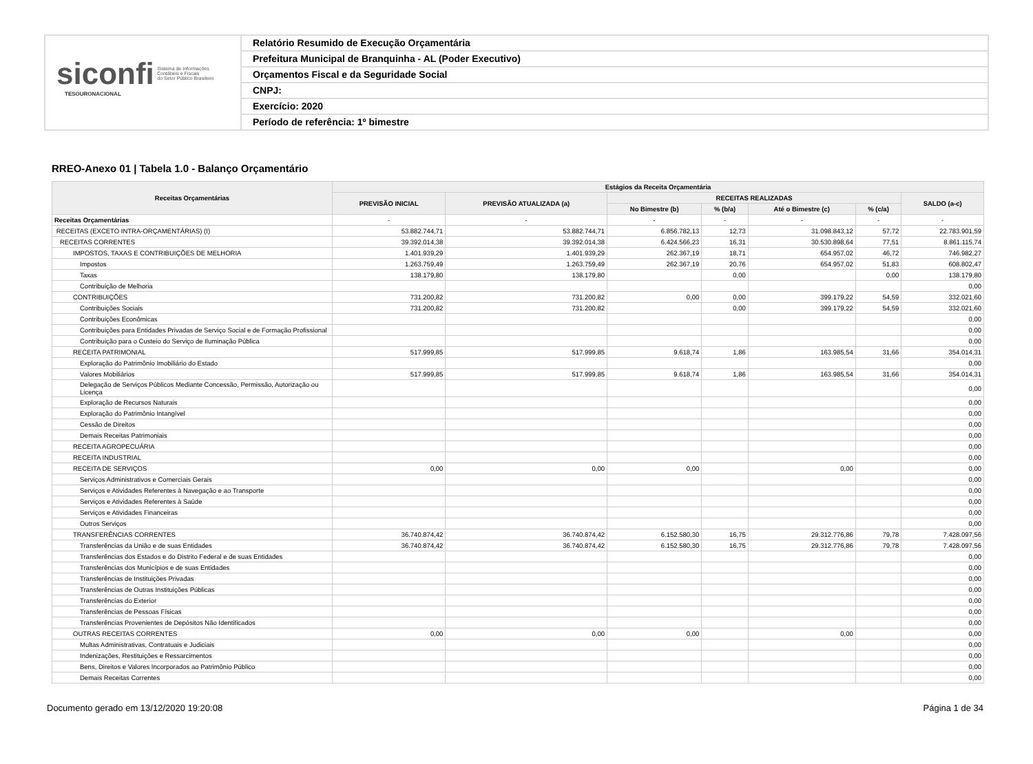siconfi Sistema de Informações
Contábeis e Fiscais
do Setor Público Brasileiro
TESOURONACIONAL
Relatório Resumido de Execução Orçamentária
Prefeitura Municipal de Branquinha - AL (Poder Executivo)
Orçamentos Fiscal e da Seguridade Social
CNPJ:
Exercício: 2020
Período de referência: 1º bimestre
RREO-Anexo 01 | Tabela 1.0 - Balanço Orçamentário
| Receitas Orçamentárias | Estágios da Receita Orçamentária | | | | | | |
| --- | --- | --- | --- | --- | --- | --- | --- |
| | PREVISÃO INICIAL | PREVISÃO ATUALIZADA (a) | RECEITAS REALIZADAS | | | | SALDO (a-c) |
| | | | No Bimestre (b) | % (b/a) | Até o Bimestre (c) | % (c/a) | |
| Receitas Orçamentárias | - | - | - | - | - | - | - |
| RECEITAS (EXCETO INTRA-ORÇAMENTÁRIAS) (I) | 53.882.744,71 | 53.882.744,71 | 6.856.782,13 | 12,73 | 31.098.843,12 | 57,72 | 22.783.901,59 |
| RECEITAS CORRENTES | 39.392.014,38 | 39.392.014,38 | 6.424.566,23 | 16,31 | 30.530.898,64 | 77,51 | 8.861.115,74 |
| IMPOSTOS, TAXAS E CONTRIBUIÇÕES DE MELHORIA | 1.401.939,29 | 1.401.939,29 | 262.367,19 | 18,71 | 654.957,02 | 46,72 | 746.982,27 |
| Impostos | 1.263.759,49 | 1.263.759,49 | 262.367,19 | 20,76 | 654.957,02 | 51,83 | 608.802,47 |
| Taxas | 138.179,80 | 138.179,80 | | 0,00 | | 0,00 | 138.179,80 |
| Contribuição de Melhoria | | | | | | | 0,00 |
| CONTRIBUIÇÕES | 731.200,82 | 731.200,82 | 0,00 | 0,00 | 399.179,22 | 54,59 | 332.021,60 |
| Contribuições Sociais | 731.200,82 | 731.200,82 | | 0,00 | 399.179,22 | 54,59 | 332.021,60 |
| Contribuições Econômicas | | | | | | | 0,00 |
| Contribuições para Entidades Privadas de Serviço Social e de Formação Profissional | | | | | | | 0,00 |
| Contribuição para o Custeio do Serviço de Iluminação Pública | | | | | | | 0,00 |
| RECEITA PATRIMONIAL | 517.999,85 | 517.999,85 | 9.618,74 | 1,86 | 163.985,54 | 31,66 | 354.014,31 |
| Exploração do Patrimônio Imobiliário do Estado | | | | | | | 0,00 |
| Valores Mobiliários | 517.999,85 | 517.999,85 | 9.618,74 | 1,86 | 163.985,54 | 31,66 | 354.014,31 |
| Delegação de Serviços Públicos Mediante Concessão, Permissão, Autorização ou Licença | | | | | | | 0,00 |
| Exploração de Recursos Naturais | | | | | | | 0,00 |
| Exploração do Patrimônio Intangível | | | | | | | 0,00 |
| Cessão de Direitos | | | | | | | 0,00 |
| Demais Receitas Patrimoniais | | | | | | | 0,00 |
| RECEITA AGROPECUÁRIA | | | | | | | 0,00 |
| RECEITA INDUSTRIAL | | | | | | | 0,00 |
| RECEITA DE SERVIÇOS | 0,00 | 0,00 | 0,00 | | 0,00 | | 0,00 |
| Serviços Administrativos e Comerciais Gerais | | | | | | | 0,00 |
| Serviços e Atividades Referentes à Navegação e ao Transporte | | | | | | | 0,00 |
| Serviços e Atividades Referentes à Saúde | | | | | | | 0,00 |
| Serviços e Atividades Financeiras | | | | | | | 0,00 |
| Outros Serviços | | | | | | | 0,00 |
| TRANSFERÊNCIAS CORRENTES | 36.740.874,42 | 36.740.874,42 | 6.152.580,30 | 16,75 | 29.312.776,86 | 79,78 | 7.428.097,56 |
| Transferências da União e de suas Entidades | 36.740.874,42 | 36.740.874,42 | 6.152.580,30 | 16,75 | 29.312.776,86 | 79,78 | 7.428.097,56 |
| Transferências dos Estados e do Distrito Federal e de suas Entidades | | | | | | | 0,00 |
| Transferências dos Municípios e de suas Entidades | | | | | | | 0,00 |
| Transferências de Instituições Privadas | | | | | | | 0,00 |
| Transferências de Outras Instituições Públicas | | | | | | | 0,00 |
| Transferências do Exterior | | | | | | | 0,00 |
| Transferências de Pessoas Físicas | | | | | | | 0,00 |
| Transferências Provenientes de Depósitos Não Identificados | | | | | | | 0,00 |
| OUTRAS RECEITAS CORRENTES | 0,00 | 0,00 | 0,00 | | 0,00 | | 0,00 |
| Multas Administrativas, Contratuais e Judiciais | | | | | | | 0,00 |
| Indenizações, Restituições e Ressarcimentos | | | | | | | 0,00 |
| Bens, Direitos e Valores Incorporados ao Patrimônio Público | | | | | | | 0,00 |
| Demais Receitas Correntes | | | | | | | 0,00 |
Documento gerado em 13/12/2020 19:20:08 Página 1 de 34